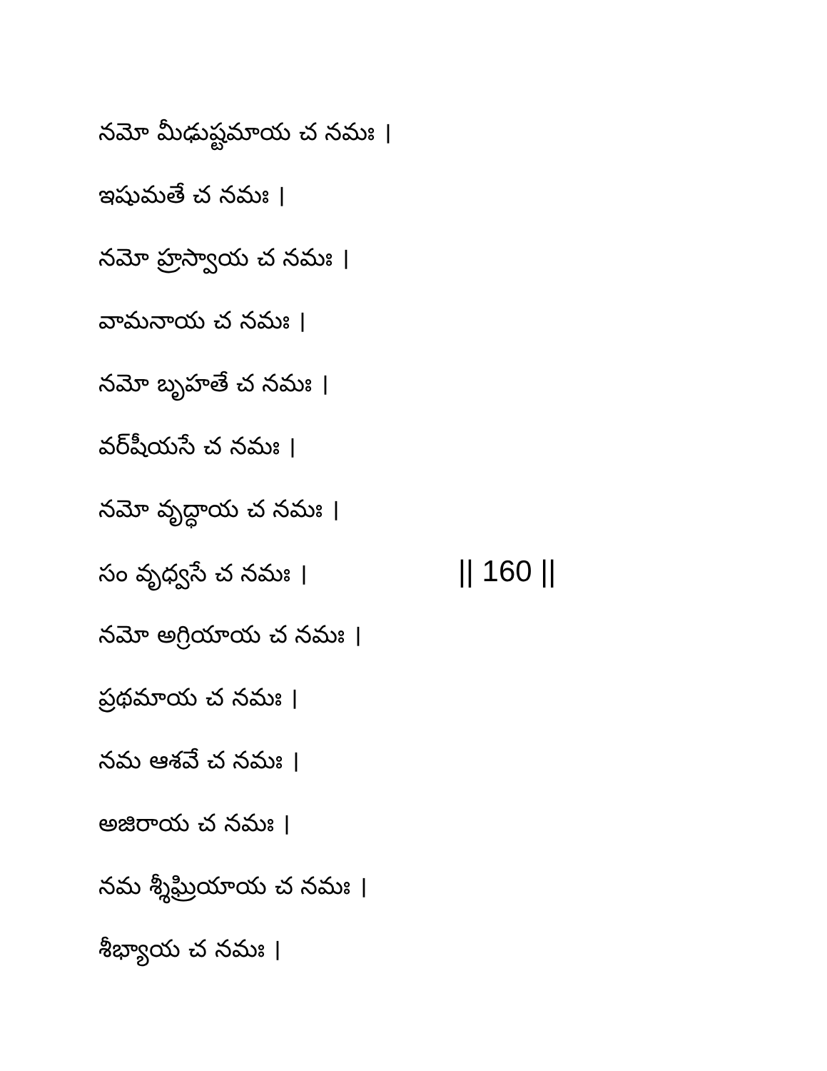నమో మీఢుష్టమాయ చ నమః ।
ఇషుమతే చ నమః ।
నమో హ్రస్వాయ చ నమః ।
వామనాయ చ నమః ।
నమో బృహతే చ నమః ।
వర్​షీయసే చ నమః ।
నమో వృద్ధాయ చ నమః ।
సం వృధ్వసే చ నమః । || 160 ||
నమో అగ్రియాయ చ నమః ।
ప్రథమాయ చ నమః ।
నమ ఆశవే చ నమః ।
అజిరాయ చ నమః ।
నమ శ్శీఘ్రియాయ చ నమః ।
శీభ్యాయ చ నమః ।